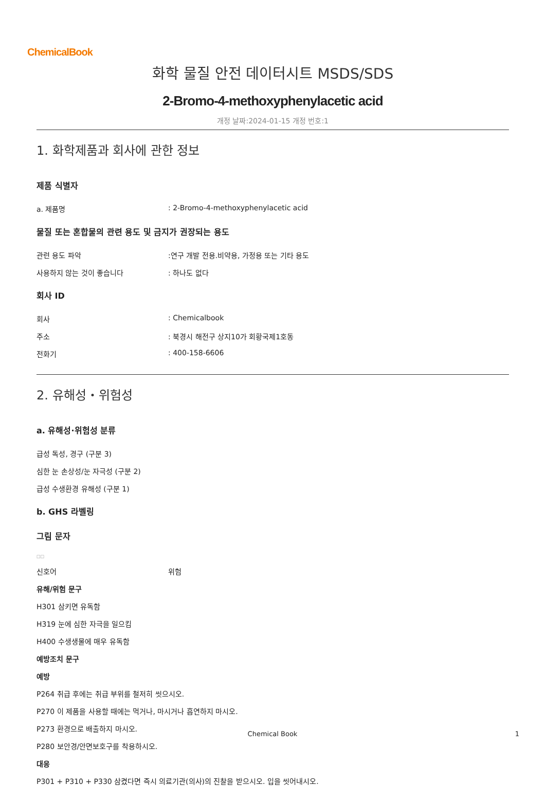ChemicalBook
화학 물질 안전 데이터시트 MSDS/SDS
2-Bromo-4-methoxyphenylacetic acid
개정 날짜:2024-01-15 개정 번호:1
1. 화학제품과 회사에 관한 정보
제품 식별자
a. 제품명: 2-Bromo-4-methoxyphenylacetic acid
물질 또는 혼합물의 관련 용도 및 금지가 권장되는 용도
관련 용도 파악:연구 개발 전용.비약용, 가정용 또는 기타 용도
사용하지 않는 것이 좋습니다: 하나도 없다
회사 ID
회사: Chemicalbook
주소: 북경시 해전구 상지10가 회황국제1호동
전화기: 400-158-6606
2. 유해성・위험성
a. 유해성·위험성 분류
급성 독성, 경구 (구분 3)
심한 눈 손상성/눈 자극성 (구분 2)
급성 수생환경 유해성 (구분 1)
b. GHS 라벨링
그림 문자
□□
신호어 위험
유해/위험 문구
H301 삼키면 유독함
H319 눈에 심한 자극을 일으킴
H400 수생생물에 매우 유독함
예방조치 문구
예방
P264 취급 후에는 취급 부위를 철저히 씻으시오.
P270 이 제품을 사용할 때에는 먹거나, 마시거나 흡연하지 마시오.
P273 환경으로 배출하지 마시오.
P280 보안경/안면보호구를 착용하시오.
대응
P301 + P310 + P330 삼켰다면 즉시 의료기관(의사)의 진찰을 받으시오. 입을 씻어내시오.
Chemical Book 1